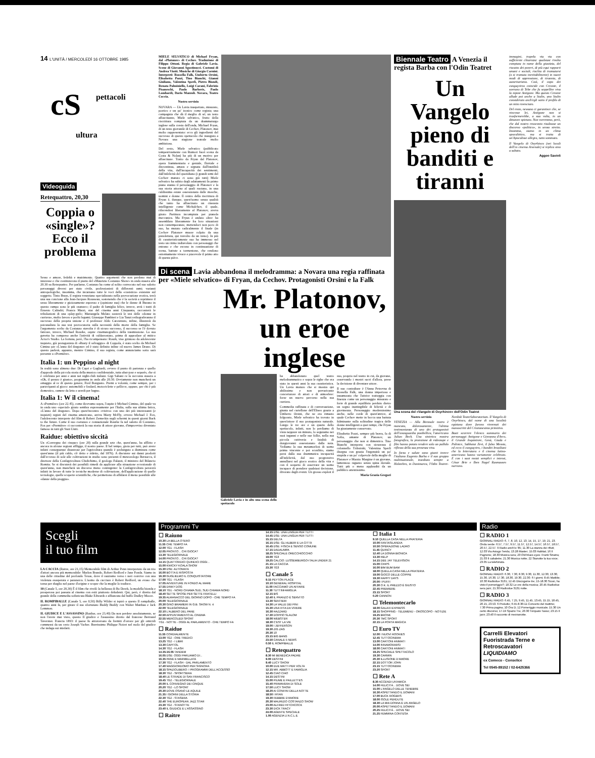14 L'UNITÀ / MERCOLEDÌ 16 OTTOBRE 1985
cS pettacoli
ultura
Videoguida
Retequattro, 20,30
Coppia o «single»? Ecco il problema
Sesso e amore, fedeltà e matrimonio. Quattro argomenti che non perdono mai di interesse e che costituiscono il piatto del «Maurizio Costanzo Show» in onda stasera alle 20.30 su Retequattro. Per parlarne, Costanzo ha come al solito convocato nel suo salotto personaggi diversi per stato civile, professionisti di differenti rami; varianti antropologiche, insomma, che incarnano tutte le voci della «casistica» esistente sul soggetto. Tinto Brass, il regista veneziano specializzato nella provocazione erotica, terrà una sua concione alla Jean-Jacques Rousseau, sostenendo che è la società a reprimere il sesso liberamente e gioiosamente espresso e (opinione sua) che le donne di Burano in questo campo sono le più «nature»; il padre di famiglia felice, invece, avrà i tratti di Ernesto Calindri; Franca Marzi, star del cinema anni Cinquanta, racconterà le tribolazioni di una «play-girl»; Mariangela Melato sosterrà le tesi delle «donne in carriera», molto lavoro e pochi legami; Giuseppe Pambieri e Lia Tanzi rediograferanno il successo della propria unione e il professor Aldo Carotenuto, infine, illustrerà da psicanalista la sua tesi provocatoria sulla necessità della morte della famiglia. Se l'argomento scelto da Costanzo stavolta è di sicuro successo, il successo se l'è dovuto faticare, invece, Michael Rourke, ospite cinematografico della trasmissione. La sua gavetta ha compreso anche l'attività di caldarrostaro, prima di approdare al mitico Actor's Studio. La fortuna, però, l'ha ricompensato: Rourk, viso grintoso da adolescente inquieto, già protagonista di «Rusty il selvaggio» di Coppola, è stato scelto da Michael Cimino per «L'anno del dragone» ed è stato definito infine «il nuovo James Dean». Di questo parlerà, appunto, mentre Cimino, il suo regista, come annunciamo sotto sarà presente a «Première».
Italia 1: un Peppino al night
In realtà sono almeno due: Di Capri e Gagliardi, ovvero il punto di partenza e quello d'approdo della piccola storia della musica confidenziale, tutta abat-jour e separés, che sì è celebrata per anni e anni nei night-club italiani. Gigi Sabani ce la racconta stasera a «Ok, il prezzo è giusto», programma in onda alle 20.30. Ovviamente non mancherà un omaggio al re di questo genere, Fred Bongusto. Premi a volontà, come sempre, per i partecipanti al gioco: automobili e foulard, motociclette e pellicce, oppure, per chi è più domestico, camere da letto e arredi per bagno.
Italia 1: W il cinema!
A «Première» (ore 22.45), come dicevamo sopra, l'ospite è Michael Cimino, del quale va in onda uno «special» girato sembra espressamente per l'Italia, sulla sua ultima fatica, «L'anno del dragone». Dopo quest'incontro «visivo» con uno dei più interessanti (e inquieti) registi del cinema americano, arriva Marty McFly, ovvero Michael J. Fox, l'adolescente interprete del film di Robert Zemeckis sugli schermi in questi giorni Back to the future. Come il suo coetaneo e connazionale Rourke fa nel salotto di Costanzo, Fox per «Première» ci racconterà la sua storia di attore giovane, d'improvviso diventato famoso in tutti gli Stati Uniti.
Raidue: obiettivo siccità
Un «Convegno dei cinque» (ore 20) sulla grande sete che, quest'anno, ha afflitto e ancora in alcune regioni affligge, il nostro paese. Il bel tempo, gioia per tutti, può avere infatti conseguenze disastrose per l'agricoltura quando è prolungato a dismisura come quest'anno (il più caldo, s'è detto e ridetto, dal 1876). A discutere sui danni prodotti dall'eccesso di sole alle coltivazioni in studio sono presenti il meteorologo Bernacca, il direttore della Confagricoltura Chidichimo, il geologo Falazzi, il ministro del Bilancio Romita. Se si discuterà dei possibili rimedi da applicare alla situazione eccezionale di quest'anno, non mancherà un discorso meno contingente: la Confagricoltura perorerà infatti in favore di tutte le tecniche moderne di coltivazione, dell'applicazione di quelle tecnologie, quelle scoperte scientifiche, che permettono di affidarsi il meno possibile alle «danze della pioggia».
MIELE SELVATICO di Michael Fryan, dal «Platonov» di Cechov. Traduzione di Filippo Ottoni. Regia di Gabriele Lavia. Scene di Giovanni Agostinucci. Costumi di Andrea Viotti. Musiche di Giorgio Carnini. Interpreti: Rossella Falk, Umberto Orsini, Elisabetta Pozzi, Tino Bianchi, Gianni Giuliano, Valentina Sperlì, Pietro Biondi, Renata Palminiello, Luigi Carani, Fabrizio Pisaneschi, Paolo Barberis, Paolo Lombardi, Dario Mazzoli. Novara, Teatro Coccia.
Nostro servizio
NOVARA — Un Lavia inaspettato, misurato, poetico e un po' ironico come regista; una compagnia che dà il meglio di sé; un testo affascinante, Miele selvatico, frutto della riscrittura compiuta da un drammaturgo inglese sulla cresta dell'onda, Michael Fryan, di un testo giovanile di Cechov, Platonov, mai molto rappresentato: ecco gli ingredienti del successo di questo spettacolo che inaugura a Novara una stagione teatrale molto ambiziosa.
Del resto, Miele selvatico (pubblicato tempestivamente con Rumori fuori scena da Costa & Nolan) ha più di un motivo per affascinare. Tratto da Fryan dal Platonov, opera frammentaria e geniale, fluviale e discontinua, amara e segnata dall'inutilità della vita, dall'incapacità dei sentimenti, dall'infelicità del quotidiano (i grandi temi del Cechov maturo ci sono già tutti) Miele selvatico ha subito degli adattamenti In primo piano stanno il personaggio di Platonov e la sua storia attorno al quali ruotano, in una caldissima estate ossessionata dalle mosche, uomini e donne. Il centro della riscrittura di Fryan è, dunque, quest'uomo senza qualità che tanto ha affascinato un cineasta intelligente come Michalchov, il quale, rifacendosi liberamente al Platonov, aveva girato Partitura incompiuta per pianola meccanica. Ma Fryan è andato oltre: ha assemblato liberamente fra loro situazioni non contemporanee, mettendoci non poco di suo, ha mutato radicalmente il finale (in Cechov Platonov muore colpito da una pistolettata, qui travolto da un treno). In più di caratteristicamente suo ha immesso nel testo un ritmo indiavolato con personaggi che entrano e che escono in continuazione di scena, battute a tormentone, che rendono estremamente vivace e piacevole il primo atto di questa pièce.
Di scena Lavia abbandona il melodramma: a Novara una regia raffinata per «Miele selvatico» di Fryan, da Cechov. Protagonisti Orsini e la Falk
Mr. Platonov, un eroe inglese
Gabriele Lavia e in alto una scena dello spettacolo
ha abbandonato quel teatro melodrammatico e sopra le righe che era stato in questi anni la sua caratteristica. Un Lavia maturo che si mostra qui abilissimo e non prevaricante concertatore di attori e di atmosfere: forse un nuovo percorso nella sua carriera.
Commedia raffinata e di conversazione, giunta nel cartellone dell'Eliseo grazie a Umberto Orsini, che ne era rimasto folgorato, Miele selvatico ha trovato in quest'attore il suo protagonista naturale. Lungo le tre ore e un quarto dello spettacolo, infatti, non lo perdiamo di vista neppure un minuto, lo seguiamo nei suoi inganni e nelle sue follie, nella sua piccola cattiveria e fatalità di dongiovanni ossessionato dalla noia. Vediamo la sua metamorfosi di uomo prima vincente e poi sconfitto, siamo presi dalla sua drammatica incapacità all'infelicità, dal suo progressivo annullarsi nel gioco erotico della vita e con il sospetto di osservare un uomo incapace di prendere qualsiasi decisione, divorato dagli eventi. Un grosso exploit il suo, proprio nel teatro in cui, da giovane, osservando i mostri sacri d'allora, prese la decisione di diventare attore.
Il suo contraltare è l'Anna Petrovna di Rossella Falk, una donna imperiosa e innamorata che l'attrice tratteggia con finezza come un personaggio misurato e forte di grande equilibrio perduto dietro un sogno inattingibile di felicità e di giovinezza. Personaggio modernissimo anche, nelle corde di quest'attrice, al quale Cechov mette in bocca una battuta fulminante sulla solitudine tragica delle donne intelligenti a quei tempi, che Fryan ha giustamente conservato.
Elisabetta Pozzi, sempre più brava, fa di Sofia, amante di Platonov, un personaggio che non si dimentica. Tino Bianchi interpreta con sicurezza il colonnello Trileztski, Valentina Sperlì disegna con grazia l'ingenuità un po' stupida e un po' colpevole della moglie di Platonov e Marzio Margine è un giovane, lamentoso ragazzo senza spina dorsale. Tutti più o meno applauditi da un pubblico attentissimo.
Maria Grazia Gregori
Biennale Teatro A Venezia il regista Barba con l'Odin Teatret
Un Vangelo pieno di banditi e tiranni
Una scena del «Vangelo di Oxyrhinco» dell'Odin Teatret
immagini, trapela via via con sufficiente chiarezza: qualsiasi rivolta compiuta in nome della giustizia, del riscatto dei poveri, di più equi rapporti umani e sociali, rischia di tramutarsi (o si tramuta inevitabilmente) in nuovi modi di oppressione, di tirannia, di autoritarismo. Così, il capo dei cangaçeiros coincide con Creonte, il sovrano di Tebe che fa seppellire viva la nipote Antigone. Ma questo Creonte allude poi anche a Stalin, uno Stalin considerato anch'egli sotto il profilo di un mito rovesciato.
Del resto, nessuno ci garantisce che, se vincesse lei, Antigone non si trasformerebbe, a sua volta, in un dittatore spietato. Non vorremmo, però, che dal nostro resoconto risultasse un discorso «politico», in senso stretto. Insomma, siamo in un clima apocalittico, ma si tratta di un'Apocalisse allegra, tutto sommato.
Il Vangelo di Oxyrhinco (nei locali dell'ex cinema Arsenale) si replica sino a sabato.
Aggeo Savioli
Nostro servizio
VENEZIA — Alla Biennale teatro è mancata, dolorosamente, l'ultima testimonianza di uno dei protagonisti dell'avanguardia postbellica, l'americano Julian Beck. Una sintetica mostra fotografica, la proiezione di videotape e film hanno potuto rendere solo un pallido riflesso della sua presenza viva.
In forza e salute sono giunti invece l'italiano Eugenio Barba e il suo gruppo multinazionale, insediato sempre a Holstebro, in Danimarca, l'Odin Teatret-Nordisk Teaterlaboratorium. Il Vangelo di Oxyrhinco, dal nome di una località egiziana dove furono rinvenuti dei manoscritti del Cristianesimo primitivo.
Basti scorrere l'elenco sommario dei personaggi: Antigone e Giovanna d'Arco, il Grande Inquisitore, Gesù, Giuda e Polinice, Sabbatai Zevi, il falso Messia, ed ecco il cangaçeiro, i banditi brasiliani che la letteratura e il cinema latino-americano hanno variamente celebrato. E con i suoi mezzi semplici e intensi, César Brie e Iben Nagel Rasmussen narrano.
Scegli
il tuo film
LA CACCIA (Raitre, ore 21,15) Memorabile film di Arthur Penn interpretato da un trio d'attori ancora più memorabile: Marlon Brando, Robert Redford e Jane Fonda. Siamo in una delle cittadine del profondo Texas, dove il razzismo verso i neri convive con una violenza esasperata e paranoica. L'uomo da cacciare è Robert Redford, un evaso che torna per sbaglio nel paese d'origine e scopre che la moglie lo tradisce.
10 (Canale 5, ore 20,30) È il film che rivelò la bellezza di Bo Derek, la modella bionda e prosperosa poi passata al cinema con esiti piuttosto deludenti. Qui, però, è diretta dal grande della commedia sofisticata Blake Edwards e affiancata dal buffo Dudley Moore.
IL ROMPIBALLE (Canale 5, ore 0,50) Billy Wilder si ispirò a questo Il rompiballe, quattro anni fa, per girare il suo sfortunato Buddy Buddy con Walter Matthau e Jack Lemmon.
IL GIUDICE E L'ASSASSINO (Raidue, ore 23,40) Da non perdere assolutamente, se non l'avete mai visto, questo Il giudice e l'assassino diretto dal francese Bertrand Tavernier. Francia 1893: il paese fu attraversato da fremiti d'orrore per gli omicidi commessi da un certo Joseph Vacher. Bravissimo Philippe Noiret nel ruolo del giudice che indaga sui misfatti.
Programmi Tv
☐ Raiuno
10.30 LA BELLA OTERO
11.55 CHE TEMPO FA
12.00 TG1 - FLASH
12.05 PRONTO... CHI GIOCA?
13.30 TELEGIORNALE
14.00 PRONTO... CHI GIOCA?
14.15 QUATTORDICI QUINDICI OGGI...
15.00 KWICKY KOALA SHOW
15.30 DSE: AUTOMATA
16.00 BOTTA E RISPOSTA
16.30 GUGLIELMO IL CONQUISTATORE
17.00 TG1 - FLASH
17.05 AVVENTURE IN FONDO AL MARE
17.55 DINKY DOG
18.10 TG1 - NORD CHIAMA SUD, SUD CHIAMA NORD
18.40 SETTE SPOSE PER SETTE FRATELLI
19.35 ALMANACCO DEL GIORNO DOPO - CHE TEMPO FA
20.00 TELEGIORNALE
20.30 GINO BRAMIERI IN G.B. SHOW N. 4
22.00 TELEGIORNALE
22.10 L'ALBERO DEL PANE
22.50 APPUNTAMENTO AL CINEMA
22.55 MERCOLEDÌ SPORT
TG1 - NOTTE - OGGI AL PARLAMENTO - CHE TEMPO FA
☐ Raidue
11.55 CORDIALMENTE
13.00 TG2 - ORE TREDICI
13.25 TG2 - I LIBRI
13.30 CAPITOL
14.30 TG2 - FLASH
14.35-16.05 TANDEM
16.05 DSE: OGGI PARLIAMO DI...
16.35 PANE E MARMELLATA
17.30 TG2 - FLASH - DAL PARLAMENTO
17.40 MAGGIORDOMO PER SIGNORA
18.15 SPAZIOLIBERO: I PROGRAMMI DELL'ACCESSO
18.30 TG2 - SPORTSERA
18.40 LE STRADE DI SAN FRANCISCO
19.45 TG2 - TELEGIORNALE
20.00 IL CONVEGNO DEI CINQUE
20.20 TG2 - LO SPORT
20.30 DOVE OSANO LE AQUILE
21.35 I GIORNI DELLA STORIA
22.30 TG2 - STASERA
22.40 THE EUROPEAN JAZZ STAR
23.30 TG2 - STANOTTE
23.40 IL GIUDICE E L'ASSASSINO
☐ Raitre
14.15 DSE: UNA LINGUA PER TUTTI
14.45 DSE: UNA LINGUA PER TUTTI
15.15 DELTA
16.15 DSE: GLI ALBERI E LA CITTÀ
16.45 DSE: FISICA E SENSO COMUNE
17.15 DADAUMPA
18.25 SPECIALE ORECCHIOCCHIO
19.00 TG3
19.25 CALCIO: LUSSEMBURGO-ITALIA UNDER 21
21.15 LA CACCIA
23.30 TG3
☐ Canale 5
9.15 PEYTON PLACE
10.10 GENERAL HOSPITAL
11.00 FACCIAMO UN AFFARE
11.30 TUTTINFAMIGLIA
12.15 BIS
12.40 IL PRANZO È SERVITO
13.30 SENTIERI
14.30 LA VALLE DEI PINI
15.30 UNA VITA DA VIVERE
16.30 HAZZARD
17.30 DOPPIO SLALOM
18.00 WEBSTER
18.30 C'EST LA VIE
19.00 I JEFFERSON
19.30 ZIG ZAG
20.30 10
23.15 BIG BANG
23.50 CANALE 5 NEWS
0.50 IL ROMPIBALLE
☐ Retequattro
8.30 MI BENEDICA PADRE
9.00 DESTINI
9.40 LUCY SHOW
10.00 DUE MATTI PER VOLTA
12.15 MR. ABBOTT E FAMIGLIA
12.45 CIAO CIAO
14.15 DESTINI
15.00 PIUME E PAILLETTES
15.40 PRIMAVERA DI SOLE
17.50 LUCY SHOW
18.20 AI CONFINI DELLA NOTTE
18.50 I RYAN
19.30 FEBBRE D'AMORE
20.30 MAURIZIO COSTANZO SHOW
23.00 ALFRED HITCHCOCK
23.30 DICK TRACY
24.00 AGENTE SPECIALE
1.00 AGENZIA U.N.C.L.E.
☐ Italia 1
9.10 QUELLA CASA NELLA PRATERIA
10.00 FANTASILANDIA
10.50 OPERAZIONE LADRO
11.45 QUINCY
12.40 LA DONNA BIONICA
13.30 HELP
14.15 DEE JAY TELEVISION
15.00 CHIPS
16.00 BIM BUM BAM
18.00 QUELLA CASA NELLA PRATERIA
19.00 GIOCO DELLE COPPIE
19.30 HAPPY DAYS
20.00 I PUFFI
20.30 O.K. IL PREZZO È GIUSTO
22.45 PREMIERE
23.15 SPORT
0.20 CANNON
☐ Telemontecarlo
18.00 GALAXI EXPRESS
18.15 SHOPPING - TELEMENÙ - OROSCOPO - NOTIZIE
19.25 BRONK
20.30 TMC SPORT
22.15 LA PORTA MAGICA
☐ Euro TV
12.00 I NUOVI ROOKIES
12.45 TUTTOCINEMA
13.00 CARTONI ANIMATI
14.00 INNAMORARSI
18.00 CARTONI ANIMATI
19.25 SPECIALE SPETTACOLO
19.30 CARMIN
20.30 ILLUSIONE D'AMORE
22.15 DOTTOR JOHN
23.15 TUTTOCINEMA
23.20 SPORT
☐ Rete A
8.30 ACCENDI UN'AMICA
14.00 FELICITÀ... DOVE SEI
15.00 L'ANGELO DELLE TENEBRE
16.30 ASPETTANDO IL DOMANI
17.00 BUCK ROGERS
18.00 ISOLE PERDUTE
18.30 LA MIA DONNA È UN ANGELO
20.00 ASPETTANDO IL DOMANI
20.25 FELICITÀ... DOVE SEI
21.25 FEMMINA CONTESA
Radio
☐ RADIO 1
GIORNALI RADIO: 6, 7, 8, 10, 12, 13, 14, 15, 17, 19, 21, 23. Onda verde: 6.57, 7.57, 9.57, 11.57, 12.57, 14.57, 16.57, 18.57, 20.57, 22.57. 9 Radio anch'io '85; 11.30 La stanza dei rifiuti; 12.03 Via Asiago Tenda; 13.28 Master; 15.03 Habitat; 16 Il Pagnone; 18.30 Musica sera; 20 Old blues eyes: Frank Sinatra; 21.03 Il cabaletre; 21.30 Musica notte; 22 Stanotte la tua voce; 23.05 La telefonata.
☐ RADIO 2
GIORNALI RADIO: 6.30, 7.30, 8.30, 9.30, 11.30, 12.30, 13.30, 15.30, 16.30, 17.30, 18.30, 19.30, 22.30. 6 I giorni; 8.45 Matilde; 10.30 Radiodue 3131; 12.45 Discogame tre; 15-18.30 Scusi, ha visto il pomeriggio?; 18.32 Le ore della musica; 20.45 Radiodue sera jazz; 21.30 Radiodue 3131 notte.
☐ RADIO 3
GIORNALI RADIO: 6.45, 7.25, 9.45, 11.45, 13.45, 15.15, 18.45, 20.15, 23.53. 6 Preludio; 6.55-8.30-11 Concerto del mattino; 7.30 Prima pagina; 10 Ora D; 12 Pomeriggio musicale; 15.30 Un certo discorso; 17-19 Spazio Tre; 20.30 Torquato Tasso; 23.15 Il jazz; 23.40 Il racconto di mezzanotte.
Carrelli Elevatori Fuoristrada Terne e Retroscavatori
LIQUIDIAMO
ex Comeco - Conselice
Tel 0545-89152 / 02-6425366